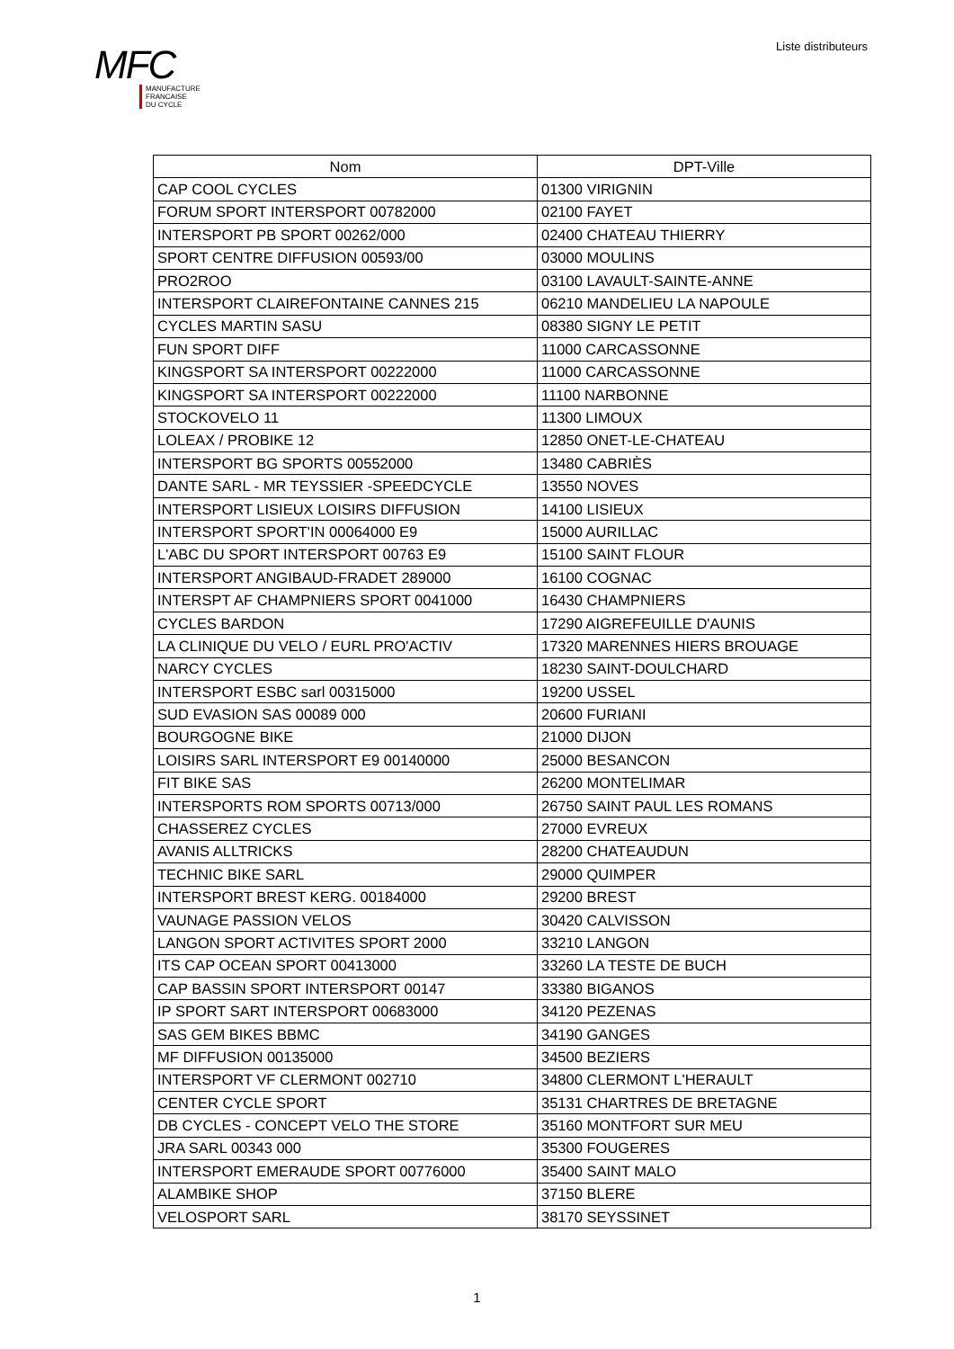Liste distributeurs
MFC
MANUFACTURE
FRANCAISE
DU CYCLE
| Nom | DPT-Ville |
| --- | --- |
| CAP COOL CYCLES | 01300 VIRIGNIN |
| FORUM SPORT INTERSPORT 00782000 | 02100 FAYET |
| INTERSPORT PB SPORT 00262/000 | 02400 CHATEAU THIERRY |
| SPORT CENTRE DIFFUSION 00593/00 | 03000 MOULINS |
| PRO2ROO | 03100 LAVAULT-SAINTE-ANNE |
| INTERSPORT CLAIREFONTAINE CANNES 215 | 06210 MANDELIEU LA NAPOULE |
| CYCLES MARTIN SASU | 08380 SIGNY LE PETIT |
| FUN SPORT DIFF | 11000 CARCASSONNE |
| KINGSPORT SA INTERSPORT 00222000 | 11000 CARCASSONNE |
| KINGSPORT SA INTERSPORT 00222000 | 11100 NARBONNE |
| STOCKOVELO 11 | 11300 LIMOUX |
| LOLEAX / PROBIKE 12 | 12850 ONET-LE-CHATEAU |
| INTERSPORT BG SPORTS 00552000 | 13480 CABRIÈS |
| DANTE SARL - MR TEYSSIER -SPEEDCYCLE | 13550 NOVES |
| INTERSPORT LISIEUX LOISIRS DIFFUSION | 14100 LISIEUX |
| INTERSPORT SPORT'IN 00064000 E9 | 15000 AURILLAC |
| L'ABC DU SPORT INTERSPORT 00763 E9 | 15100 SAINT FLOUR |
| INTERSPORT ANGIBAUD-FRADET 289000 | 16100 COGNAC |
| INTERSPT AF CHAMPNIERS SPORT 0041000 | 16430 CHAMPNIERS |
| CYCLES BARDON | 17290 AIGREFEUILLE D'AUNIS |
| LA CLINIQUE DU VELO / EURL PRO'ACTIV | 17320 MARENNES HIERS BROUAGE |
| NARCY CYCLES | 18230 SAINT-DOULCHARD |
| INTERSPORT ESBC sarl 00315000 | 19200 USSEL |
| SUD EVASION SAS 00089 000 | 20600 FURIANI |
| BOURGOGNE BIKE | 21000 DIJON |
| LOISIRS SARL INTERSPORT E9 00140000 | 25000 BESANCON |
| FIT BIKE SAS | 26200 MONTELIMAR |
| INTERSPORTS ROM SPORTS 00713/000 | 26750 SAINT PAUL LES ROMANS |
| CHASSEREZ CYCLES | 27000 EVREUX |
| AVANIS ALLTRICKS | 28200 CHATEAUDUN |
| TECHNIC BIKE SARL | 29000 QUIMPER |
| INTERSPORT BREST KERG. 00184000 | 29200 BREST |
| VAUNAGE PASSION VELOS | 30420 CALVISSON |
| LANGON SPORT ACTIVITES SPORT 2000 | 33210 LANGON |
| ITS CAP OCEAN SPORT 00413000 | 33260 LA TESTE DE BUCH |
| CAP BASSIN SPORT INTERSPORT 00147 | 33380 BIGANOS |
| IP SPORT SART INTERSPORT 00683000 | 34120 PEZENAS |
| SAS GEM BIKES BBMC | 34190 GANGES |
| MF DIFFUSION 00135000 | 34500 BEZIERS |
| INTERSPORT VF CLERMONT 002710 | 34800 CLERMONT L'HERAULT |
| CENTER CYCLE SPORT | 35131 CHARTRES DE BRETAGNE |
| DB CYCLES - CONCEPT VELO THE STORE | 35160 MONTFORT SUR MEU |
| JRA SARL 00343 000 | 35300 FOUGERES |
| INTERSPORT EMERAUDE SPORT 00776000 | 35400 SAINT MALO |
| ALAMBIKE SHOP | 37150 BLERE |
| VELOSPORT SARL | 38170 SEYSSINET |
1